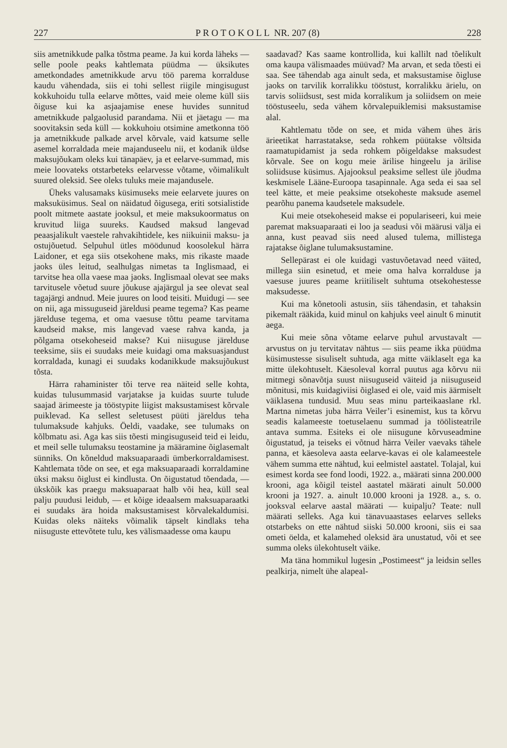227 P R O T O K O L L NR. 207 (8) 228
siis ametnikkude palka tõstma peame. Ja kui korda läheks — selle poole peaks kahtlemata püüdma — üksikutes ametkondades ametnikkude arvu töö parema korralduse kaudu vähendada, siis ei tohi sellest riigile mingisugust kokkuhoidu tulla eelarve mõttes, vaid meie oleme küll siis õiguse kui ka asjaajamise enese huvides sunnitud ametnikkude palgaolusid parandama. Nii et jäetagu — ma soovitaksin seda küll — kokkuhoiu otsimine ametkonna töö ja ametnikkude palkade arvel kõrvale, vaid katsume selle asemel korraldada meie majanduseelu nii, et kodanik üldse maksujõukam oleks kui tänapäev, ja et eelarve-summad, mis meie loovateks otstarbeteks eelarvesse võtame, võimalikult suured oleksid. See oleks tuluks meie majandusele.
Üheks valusamaks küsimuseks meie eelarvete juures on maksuküsimus. Seal on näidatud õigusega, eriti sotsialistide poolt mitmete aastate jooksul, et meie maksukoormatus on kruvitud liiga suureks. Kaudsed maksud langevad peaasjalikult vaestele rahvakihtidele, kes niikuinii maksu- ja ostujõuetud. Selpuhul ütles möödunud koosolekul härra Laidoner, et ega siis otsekohene maks, mis rikaste maade jaoks üles leitud, sealhulgas nimetas ta Inglismaad, ei tarvitse hea olla vaese maa jaoks. Inglismaal olevat see maks tarvitusele võetud suure jõukuse ajajärgul ja see olevat seal tagajärgi andnud. Meie juures on lood teisiti. Muidugi — see on nii, aga missuguseid järeldusi peame tegema? Kas peame järelduse tegema, et oma vaesuse tõttu peame tarvitama kaudseid makse, mis langevad vaese rahva kanda, ja põlgama otsekoheseid makse? Kui niisuguse järelduse teeksime, siis ei suudaks meie kuidagi oma maksuasjandust korraldada, kunagi ei suudaks kodanikkude maksujõukust tõsta.
Härra rahaminister tõi terve rea näiteid selle kohta, kuidas tulusummasid varjatakse ja kuidas suurte tulude saajad ärimeeste ja tööstурite liigist maksustamisest kõrvale puiklevad. Ka sellest seletusest püüti järeldus teha tulumaksude kahjuks. Öeldi, vaadake, see tulumaks on kõlbmatu asi. Aga kas siis tõesti mingisuguseid teid ei leidu, et meil selle tulumaksu teostamine ja määramine õiglasemalt sünniks. On kõneldud maksuaparaadi ümberkorraldamisest. Kahtlemata tõde on see, et ega maksuaparaadi korraldamine üksi maksu õiglust ei kindlusta. On õigustatud tõendada, — ükskõik kas praegu maksuaparaat halb või hea, küll seal palju puudusi leidub, — et kõige ideaalsem maksuaparaatki ei suudaks ära hoida maksustamisest kõrvalekaldumisi. Kuidas oleks näiteks võimalik täpselt kindlaks teha niisuguste ettevõtete tulu, kes välismaadesse oma kaupu
saadavad? Kas saame kontrollida, kui kallilt nad tõelikult oma kaupa välismaades müüvad? Ma arvan, et seda tõesti ei saa. See tähendab aga ainult seda, et maksustamise õigluse jaoks on tarvilik korralikku tööstust, korralikku ärielu, on tarvis soliidsust, sest mida korralikum ja soliidsem on meie tööstuseelu, seda vähem kõrvalepuiklemisi maksustamise alal.
Kahtlematu tõde on see, et mida vähem ühes äris ärieetikat harrastatakse, seda rohkem püütakse võltsida raamatupidamist ja seda rohkem põigeldakse maksudest kõrvale. See on kogu meie ärilise hingeelu ja ärilise soliidsuse küsimus. Ajajooksul peaksime sellest üle jõudma keskmisele Lääne-Euroopa tasapinnale. Aga seda ei saa sel teel kätte, et meie peaksime otsekoheste maksude asemel pearõhu panema kaudsetele maksudele.
Kui meie otsekoheseid makse ei populariseeri, kui meie paremat maksuaparaati ei loo ja seadusi või määrusi välja ei anna, kust peavad siis need alused tulema, millistega rajatakse õiglane tulumaksustamine.
Sellepärast ei ole kuidagi vastuvõetavad need väited, millega siin esinetud, et meie oma halva korralduse ja vaesuse juures peame kriitiliselt suhtuma otsekohestesse maksudesse.
Kui ma kõnetooli astusin, siis tähendasin, et tahaksin pikemalt rääkida, kuid minul on kahjuks veel ainult 6 minutit aega.
Kui meie sõna võtame eelarve puhul arvustavalt — arvustus on ju tervitatav nähtus — siis peame ikka püüdma küsimustesse sisuliselt suhtuda, aga mitte väiklaselt ega ka mitte ülekohtuselt. Käesoleval korral puutus aga kõrvu nii mitmegi sõnavõtja suust niisuguseid väiteid ja niisuguseid mõnitusi, mis kuidagiviisi õiglased ei ole, vaid mis äärmiselt väiklasena tundusid. Muu seas minu parteikaaslane rkl. Martna nimetas juba härra Veiler’i esinemist, kus ta kõrvu seadis kalameeste toetuselaenu summad ja töölisteatrile antava summa. Esiteks ei ole niisugune kõrvuseadmine õigustatud, ja teiseks ei võtnud härra Veiler vaevaks tähele panna, et käesoleva aasta eelarve-kavas ei ole kalameestele vähem summa ette nähtud, kui eelmistel aastatel. Tolajal, kui esimest korda see fond loodi, 1922. a., määrati sinna 200.000 krooni, aga kõigil teistel aastatel määrati ainult 50.000 krooni ja 1927. a. ainult 10.000 krooni ja 1928. a., s. o. jooksval eelarve aastal määrati — kuipalju? Teate: null määrati selleks. Aga kui tänavuaastases eelarves selleks otstarbeks on ette nähtud siiski 50.000 krooni, siis ei saa ometi öelda, et kalamehed oleksid ära unustatud, või et see summa oleks ülekohtuselt väike.
Ma täna hommikul lugesin „Postimeest“ ja leidsin selles pealkirja, nimelt ühe alapeal-